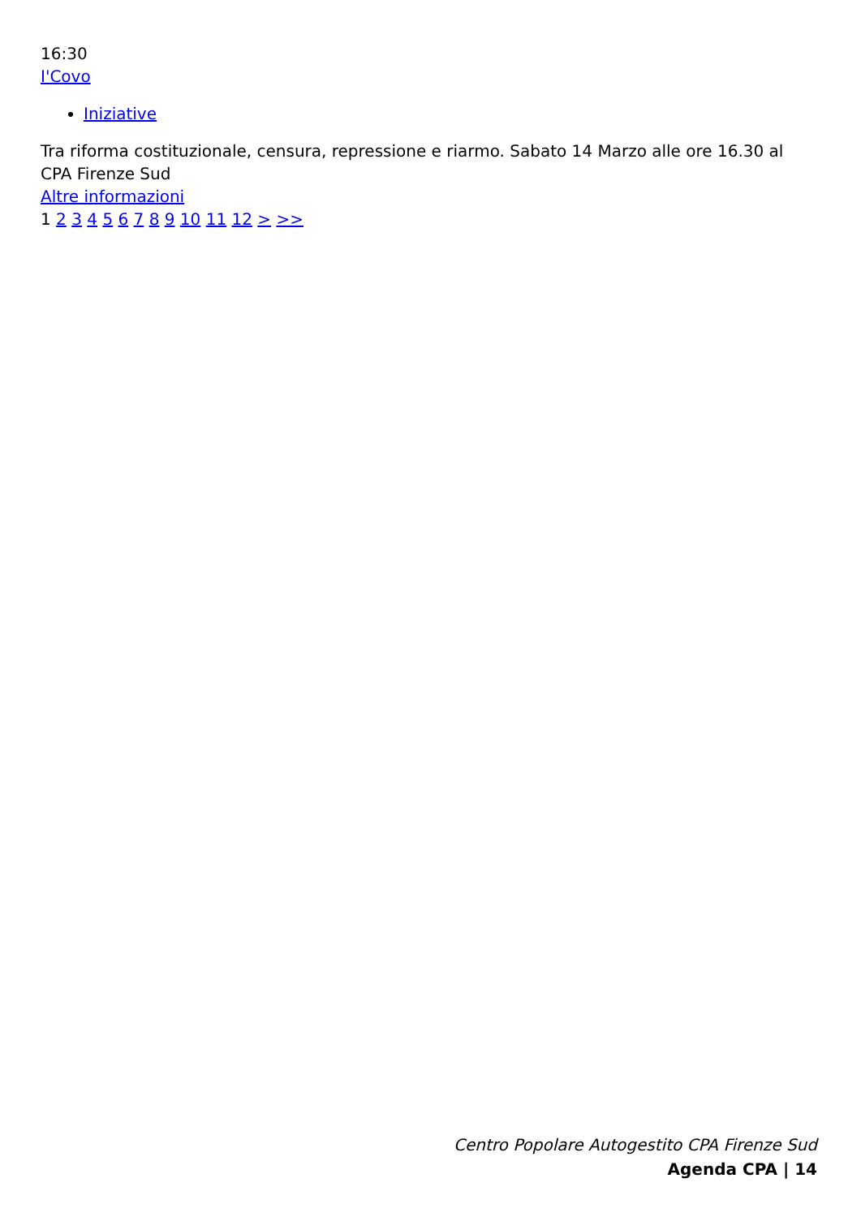16:30
I'Covo
Iniziative
Tra riforma costituzionale, censura, repressione e riarmo. Sabato 14 Marzo alle ore 16.30 al CPA Firenze Sud
Altre informazioni
1 2 3 4 5 6 7 8 9 10 11 12 > >>
Centro Popolare Autogestito CPA Firenze Sud
Agenda CPA | 14